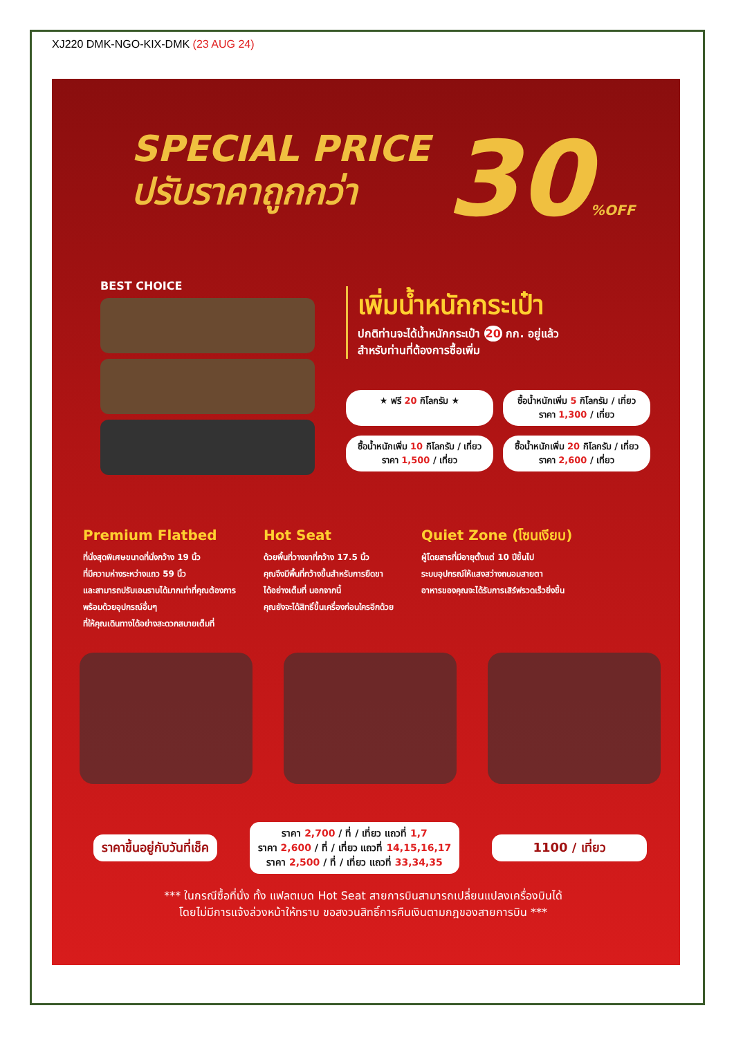XJ220 DMK-NGO-KIX-DMK (23 AUG 24)
SPECIAL PRICE
ปรับราคาถูกกว่า
30%OFF
BEST CHOICE
เพิ่มน้ำหนักกระเป๋า
ปกติท่านจะได้น้ำหนักกระเป๋า 20 กก. อยู่แล้ว
สำหรับท่านที่ต้องการซื้อเพิ่ม
★ ฟรี 20 กิโลกรัม ★
ซื้อน้ำหนักเพิ่ม 5 กิโลกรัม / เที่ยว
ราคา 1,300 / เที่ยว
ซื้อน้ำหนักเพิ่ม 10 กิโลกรัม / เที่ยว
ราคา 1,500 / เที่ยว
ซื้อน้ำหนักเพิ่ม 20 กิโลกรัม / เที่ยว
ราคา 2,600 / เที่ยว
Premium Flatbed
ที่นั่งสุดพิเศษขนาดที่นั่งกว้าง 19 นิ้ว
ที่มีความห่างระหว่างแถว 59 นิ้ว
และสามารถปรับเอนราบได้มากเท่าที่คุณต้องการ
พร้อมด้วยอุปกรณ์อื่นๆ
ที่ให้คุณเดินทางได้อย่างสะดวกสบายเต็มที่
Hot Seat
ด้วยพื้นที่วางขาที่กว้าง 17.5 นิ้ว
คุณจึงมีพื้นที่กว้างขึ้นสำหรับการยืดขา
ได้อย่างเต็มที่ นอกจากนี้
คุณยังจะได้สิทธิ์ขึ้นเครื่องก่อนใครอีกด้วย
Quiet Zone (โซนเงียบ)
ผู้โดยสารที่มีอายุตั้งแต่ 10 ปีขึ้นไป
ระบบอุปกรณ์ให้แสงสว่างถนอมสายตา
อาหารของคุณจะได้รับการเสิร์ฟรวดเร็วยิ่งขึ้น
ราคาขึ้นอยู่กับวันที่เช็ค
ราคา 2,700 / ที่ / เที่ยว แถวที่ 1,7
ราคา 2,600 / ที่ / เที่ยว แถวที่ 14,15,16,17
ราคา 2,500 / ที่ / เที่ยว แถวที่ 33,34,35
1100 / เที่ยว
*** ในกรณีซื้อที่นั่ง ทั้ง แฟลตเบด Hot Seat สายการบินสามารถเปลี่ยนแปลงเครื่องบินได้
โดยไม่มีการแจ้งล่วงหน้าให้ทราบ ขอสงวนสิทธิ์การคืนเงินตามกฎของสายการบิน ***